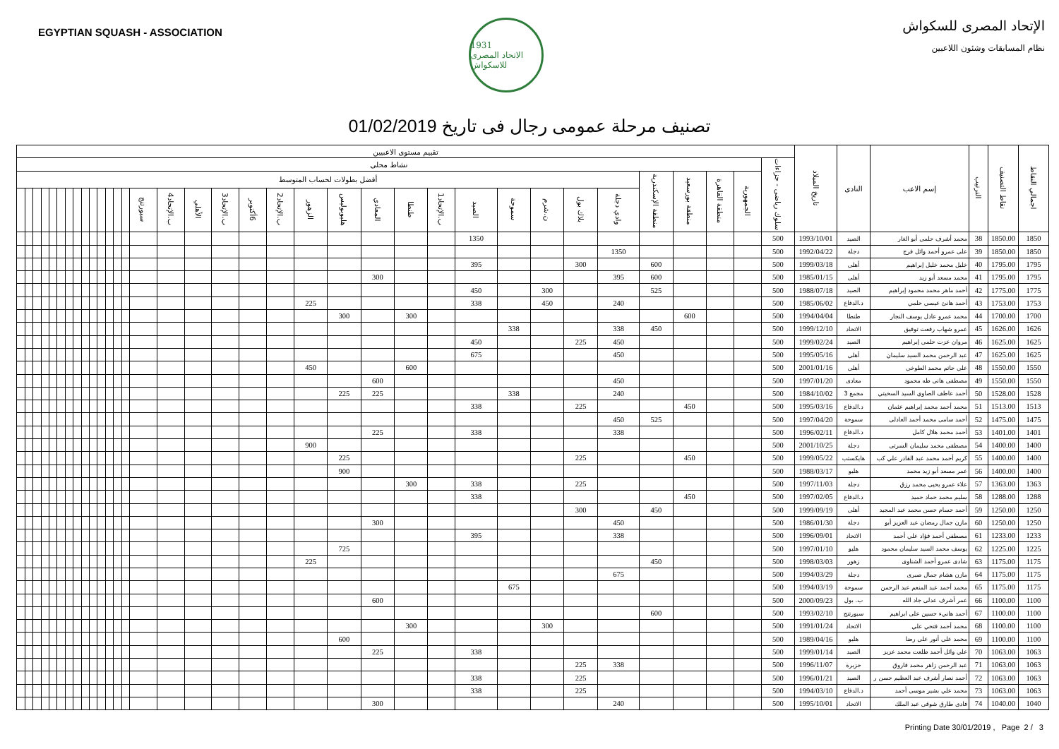EGYPTIAN SQUASH - ASSOCIATION
1931
الاتحاد المصرى للاسكواش
الإتحاد المصرى للسكواش
نظام المسابقات وشئون اللاعبين
تصنيف مرحلة عمومى رجال فى تاريخ 01/02/2019
| اجمالي النقاط | نقاط التصنيف | الترتيب | إسم الاعب | النادى | تاريخ الميلاد | تقييم مستوى الاعبيين | | | | | | | | | | | | | | | | | | | | | | | | | | | | | | | | | | |
| --- | --- | --- | --- | --- | --- | --- | --- | --- | --- | --- | --- | --- | --- | --- | --- | --- | --- | --- | --- | --- | --- | --- | --- | --- | --- | --- | --- | --- | --- | --- | --- | --- | --- | --- | --- | --- | --- | --- | --- | --- |
| | | | | | | سلوك رياضى - جزاءات | نشاط محلى | | | | | | | | | | | | | | | | | | | | | | | | | | | | | | | | | |
| | | | | | | | الجمهورية | منطقة القاهرة | منطقة بورسعيد | منطقة الإسكندرية | أفضل بطولات لحساب المتوسط | | | | | | | | | | | | | | | | | | | | | | | | | | | | | |
| | | | | | | | | | | | وادي دجلة | بلاك بول | ن.شرم | سموحة | الصيد | ب.الإتحاد1 | طنطا | المعادي | هليوبوليس | الزهور | ب.الإتحاد2 | 6أكتوبر | ب.الإتحاد3 | الأهلي | ب.الإتحاد4 | سبورتنج | | | | | | | | | | | | | | |
| 1850 | 1850.00 | 38 | محمد أشرف حلمى أبو الغار | الصيد | 1993/10/01 | 500 | | | | | | | | | 1350 | | | | | | | | | | | | | | | | | | | | | | | | | |
| 1850 | 1850.00 | 39 | على عمرو أحمد وائل فرج | دجلة | 1992/04/22 | 500 | | | | | 1350 | | | | | | | | | | | | | | | | | | | | | | | | | | | | | |
| 1795 | 1795.00 | 40 | خليل محمد خليل إبراهيم | أهلى | 1999/03/18 | 500 | | | | 600 | | 300 | | | 395 | | | | | | | | | | | | | | | | | | | | | | | | | |
| 1795 | 1795.00 | 41 | محمد مسعد أبو زيد | أهلى | 1985/01/15 | 500 | | | | 600 | 395 | | | | | | | 300 | | | | | | | | | | | | | | | | | | | | | | |
| 1775 | 1775.00 | 42 | أحمد ماهر محمد محمود إبراهيم | الصيد | 1988/07/18 | 500 | | | | 525 | | | 300 | | 450 | | | | | | | | | | | | | | | | | | | | | | | | | |
| 1753 | 1753.00 | 43 | أحمد هانئ عيسى حلمي | د.الدفاع | 1985/06/02 | 500 | | | | | 240 | | 450 | | 338 | | | | | 225 | | | | | | | | | | | | | | | | | | | | |
| 1700 | 1700.00 | 44 | محمد عمرو عادل يوسف النجار | طنطا | 1994/04/04 | 500 | | | 600 | | | | | | | | 300 | | 300 | | | | | | | | | | | | | | | | | | | | | |
| 1626 | 1626.00 | 45 | عمرو شهاب رفعت توفيق | الاتحاد | 1999/12/10 | 500 | | | | 450 | 338 | | | 338 | | | | | | | | | | | | | | | | | | | | | | | | | | |
| 1625 | 1625.00 | 46 | مروان عزت حلمى إبراهيم | الصيد | 1999/02/24 | 500 | | | | | 450 | 225 | | | 450 | | | | | | | | | | | | | | | | | | | | | | | | | |
| 1625 | 1625.00 | 47 | عبد الرحمن محمد السيد سليمان | أهلى | 1995/05/16 | 500 | | | | | 450 | | | | 675 | | | | | | | | | | | | | | | | | | | | | | | | | |
| 1550 | 1550.00 | 48 | على حاتم محمد الطوخى | أهلى | 2001/01/16 | 500 | | | | | | | | | | | 600 | | | 450 | | | | | | | | | | | | | | | | | | | | |
| 1550 | 1550.00 | 49 | مصطفى هانى طه محمود | معادى | 1997/01/20 | 500 | | | | | 450 | | | | | | | 600 | | | | | | | | | | | | | | | | | | | | | | |
| 1528 | 1528.00 | 50 | أحمد عاطف الصاوي السيد السحيتي | مجمع 3 | 1984/10/02 | 500 | | | | | 240 | | | 338 | | | | 225 | 225 | | | | | | | | | | | | | | | | | | | | | |
| 1513 | 1513.00 | 51 | محمد أحمد محمد إبراهيم عثمان | د.الدفاع | 1995/03/16 | 500 | | | 450 | | | 225 | | | 338 | | | | | | | | | | | | | | | | | | | | | | | | | |
| 1475 | 1475.00 | 52 | أحمد سامى محمد أحمد العادلى | سموحة | 1997/04/20 | 500 | | | | 525 | 450 | | | | | | | | | | | | | | | | | | | | | | | | | | | | | |
| 1401 | 1401.00 | 53 | أحمد محمد هلال كامل | د.الدفاع | 1996/02/11 | 500 | | | | | 338 | | | | 338 | | | 225 | | | | | | | | | | | | | | | | | | | | | | |
| 1400 | 1400.00 | 54 | مصطفى محمد سليمان السرتى | دجلة | 2001/10/25 | 500 | | | | | | | | | | | | | | 900 | | | | | | | | | | | | | | | | | | | | |
| 1400 | 1400.00 | 55 | كريم أحمد محمد عبد القادر علي كب | هايكستب | 1999/05/22 | 500 | | | 450 | | | 225 | | | | | | | 225 | | | | | | | | | | | | | | | | | | | | | |
| 1400 | 1400.00 | 56 | عمر مسعد أبو زيد محمد | هليو | 1988/03/17 | 500 | | | | | | | | | | | | | 900 | | | | | | | | | | | | | | | | | | | | | |
| 1363 | 1363.00 | 57 | علاء عمرو يحيى محمد رزق | دجلة | 1997/11/03 | 500 | | | | | | 225 | | | 338 | | 300 | | | | | | | | | | | | | | | | | | | | | | | |
| 1288 | 1288.00 | 58 | سليم محمد حماد حميد | د.الدفاع | 1997/02/05 | 500 | | | 450 | | | | | | 338 | | | | | | | | | | | | | | | | | | | | | | | | | |
| 1250 | 1250.00 | 59 | أحمد حسام حسن محمد عبد المجيد | أهلى | 1999/09/19 | 500 | | | | 450 | | 300 | | | | | | | | | | | | | | | | | | | | | | | | | | | | |
| 1250 | 1250.00 | 60 | مازن جمال رمضان عبد العزيز أبو | دجلة | 1986/01/30 | 500 | | | | | 450 | | | | | | | 300 | | | | | | | | | | | | | | | | | | | | | | |
| 1233 | 1233.00 | 61 | مصطفي أحمد فؤاد علي أحمد | الاتحاد | 1996/09/01 | 500 | | | | | 338 | | | | 395 | | | | | | | | | | | | | | | | | | | | | | | | | |
| 1225 | 1225.00 | 62 | يوسف محمد السيد سليمان محمود | هليو | 1997/01/10 | 500 | | | | | | | | | | | | | 725 | | | | | | | | | | | | | | | | | | | | | |
| 1175 | 1175.00 | 63 | شادى عمرو أحمد الشناوى | زهور | 1998/03/03 | 500 | | | | 450 | | | | | | | | | | 225 | | | | | | | | | | | | | | | | | | | | |
| 1175 | 1175.00 | 64 | مازن هشام جمال صبرى | دجلة | 1994/03/29 | 500 | | | | | 675 | | | | | | | | | | | | | | | | | | | | | | | | | | | | | |
| 1175 | 1175.00 | 65 | محمد أحمد عبد المنعم عبد الرحمن | سموحة | 1994/03/19 | 500 | | | | | | | | 675 | | | | | | | | | | | | | | | | | | | | | | | | | | |
| 1100 | 1100.00 | 66 | عمر أشرف عدلى جاد الله | ب. بول | 2000/09/23 | 500 | | | | | | | | | | | | 600 | | | | | | | | | | | | | | | | | | | | | | |
| 1100 | 1100.00 | 67 | أحمد هانيء حسين على ابراهيم | سبورتنج | 1993/02/10 | 500 | | | | 600 | | | | | | | | | | | | | | | | | | | | | | | | | | | | | | |
| 1100 | 1100.00 | 68 | محمد أحمد فتحي علي | الاتحاد | 1991/01/24 | 500 | | | | | | | 300 | | | | 300 | | | | | | | | | | | | | | | | | | | | | | | |
| 1100 | 1100.00 | 69 | محمد على أنور على رضا | هليو | 1989/04/16 | 500 | | | | | | | | | | | | | 600 | | | | | | | | | | | | | | | | | | | | | |
| 1063 | 1063.00 | 70 | علي وائل أحمد طلعت محمد عزيز | الصيد | 1999/01/14 | 500 | | | | | | | | | 338 | | | 225 | | | | | | | | | | | | | | | | | | | | | | |
| 1063 | 1063.00 | 71 | عبد الرحمن زاهر محمد فاروق | جزيرة | 1996/11/07 | 500 | | | | | 338 | 225 | | | | | | | | | | | | | | | | | | | | | | | | | | | | |
| 1063 | 1063.00 | 72 | أحمد نصار أشرف عبد العظيم حسن ر | الصيد | 1996/01/21 | 500 | | | | | | 225 | | | 338 | | | | | | | | | | | | | | | | | | | | | | | | | |
| 1063 | 1063.00 | 73 | محمد علي بشير موسى أحمد | د.الدفاع | 1994/03/10 | 500 | | | | | | 225 | | | 338 | | | | | | | | | | | | | | | | | | | | | | | | | |
| 1040 | 1040.00 | 74 | فادى طارق شوقى عبد الملك | الاتحاد | 1995/10/01 | 500 | | | | | 240 | | | | | | | 300 | | | | | | | | | | | | | | | | | | | | | | |
Printing Date 30/01/2019 , Page 2 / 3